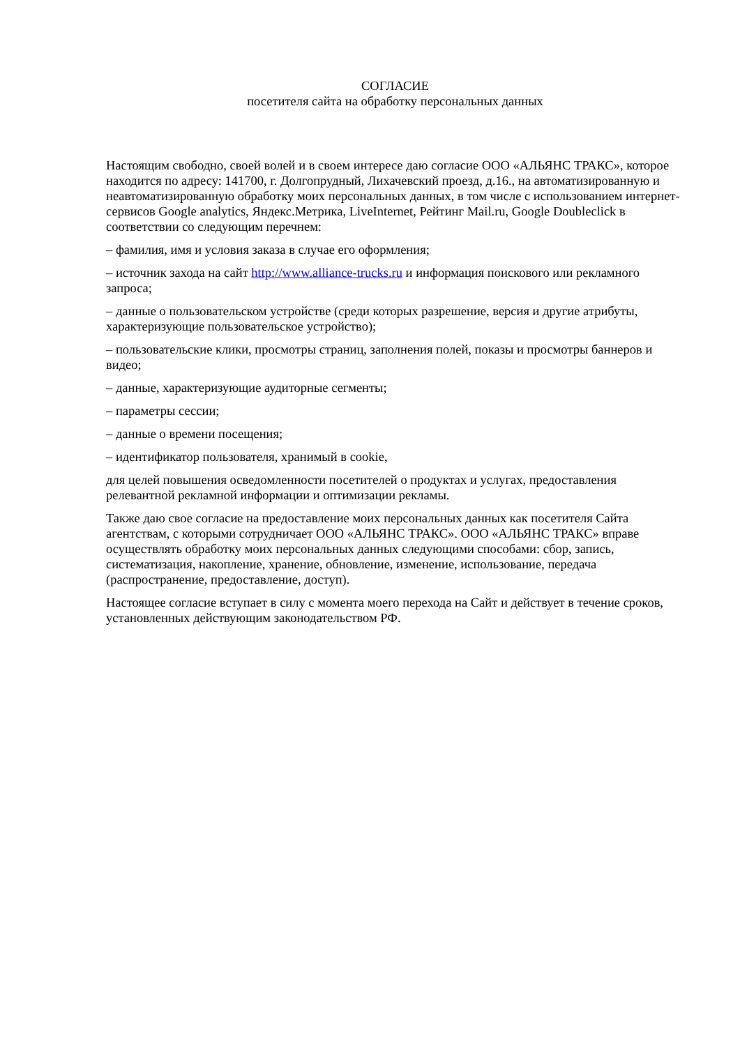СОГЛАСИЕ
посетителя сайта на обработку персональных данных
Настоящим свободно, своей волей и в своем интересе даю согласие ООО «АЛЬЯНС ТРАКС», которое находится по адресу: 141700, г. Долгопрудный, Лихачевский проезд, д.16., на автоматизированную и неавтоматизированную обработку моих персональных данных, в том числе с использованием интернет-сервисов Google analytics, Яндекс.Метрика, LiveInternet, Рейтинг Mail.ru, Google Doubleclick в соответствии со следующим перечнем:
– фамилия, имя и условия заказа в случае его оформления;
– источник захода на сайт http://www.alliance-trucks.ru и информация поискового или рекламного запроса;
– данные о пользовательском устройстве (среди которых разрешение, версия и другие атрибуты, характеризующие пользовательское устройство);
– пользовательские клики, просмотры страниц, заполнения полей, показы и просмотры баннеров и видео;
– данные, характеризующие аудиторные сегменты;
– параметры сессии;
– данные о времени посещения;
– идентификатор пользователя, хранимый в cookie,
для целей повышения осведомленности посетителей о продуктах и услугах, предоставления релевантной рекламной информации и оптимизации рекламы.
Также даю свое согласие на предоставление моих персональных данных как посетителя Сайта агентствам, с которыми сотрудничает ООО «АЛЬЯНС ТРАКС». ООО «АЛЬЯНС ТРАКС» вправе осуществлять обработку моих персональных данных следующими способами: сбор, запись, систематизация, накопление, хранение, обновление, изменение, использование, передача (распространение, предоставление, доступ).
Настоящее согласие вступает в силу с момента моего перехода на Сайт и действует в течение сроков, установленных действующим законодательством РФ.